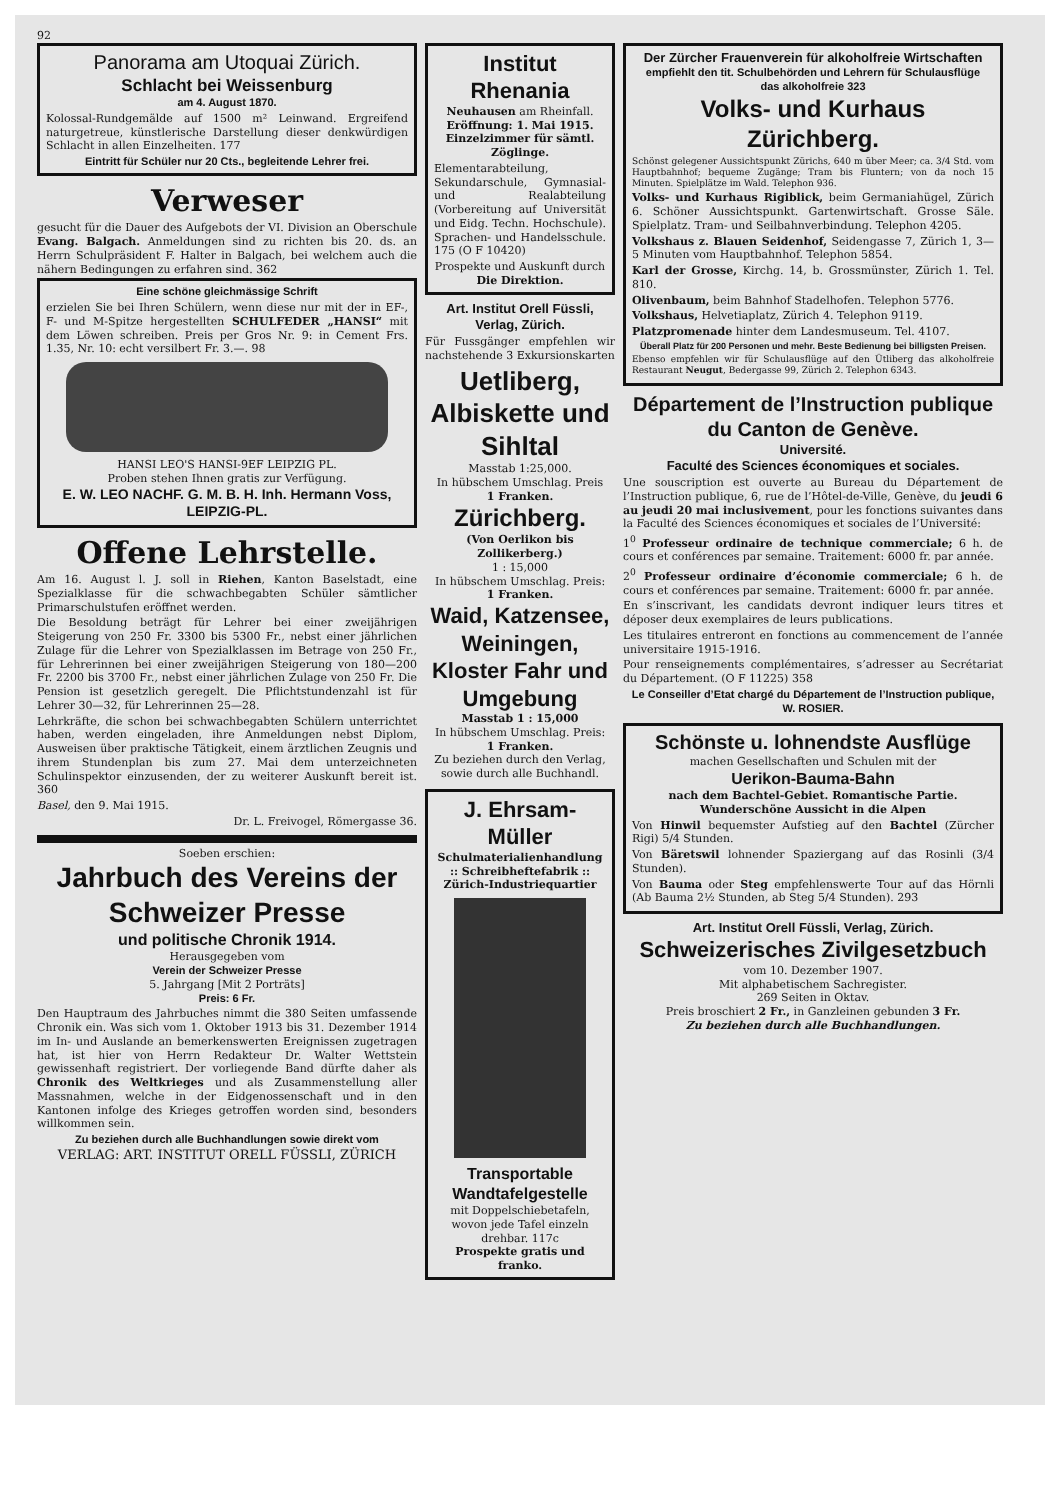92
Panorama am Utoquai Zürich.
Schlacht bei Weissenburg
am 4. August 1870.
Kolossal-Rundgemälde auf 1500 m² Leinwand. Ergreifend naturgetreue, künstlerische Darstellung dieser denkwürdigen Schlacht in allen Einzelheiten. 177
Eintritt für Schüler nur 20 Cts., begleitende Lehrer frei.
Verweser
gesucht für die Dauer des Aufgebots der VI. Division an Oberschule Evang. Balgach. Anmeldungen sind zu richten bis 20. ds. an Herrn Schulpräsident F. Halter in Balgach, bei welchem auch die nähern Bedingungen zu erfahren sind. 362
Eine schöne gleichmässige Schrift
erzielen Sie bei Ihren Schülern, wenn diese nur mit der in EF-, F- und M-Spitze hergestellten SCHULFEDER „HANSI“ mit dem Löwen schreiben. Preis per Gros Nr. 9: in Cement Frs. 1.35, Nr. 10: echt versilbert Fr. 3.—. 98
HANSI LEO'S HANSI-9EF LEIPZIG PL.
Proben stehen Ihnen gratis zur Verfügung.
E. W. LEO NACHF. G. M. B. H. Inh. Hermann Voss, LEIPZIG-PL.
Offene Lehrstelle.
Am 16. August l. J. soll in Riehen, Kanton Baselstadt, eine Spezialklasse für die schwachbegabten Schüler sämtlicher Primarschulstufen eröffnet werden.
Die Besoldung beträgt für Lehrer bei einer zweijährigen Steigerung von 250 Fr. 3300 bis 5300 Fr., nebst einer jährlichen Zulage für die Lehrer von Spezialklassen im Betrage von 250 Fr., für Lehrerinnen bei einer zweijährigen Steigerung von 180—200 Fr. 2200 bis 3700 Fr., nebst einer jährlichen Zulage von 250 Fr. Die Pension ist gesetzlich geregelt. Die Pflichtstundenzahl ist für Lehrer 30—32, für Lehrerinnen 25—28.
Lehrkräfte, die schon bei schwachbegabten Schülern unterrichtet haben, werden eingeladen, ihre Anmeldungen nebst Diplom, Ausweisen über praktische Tätigkeit, einem ärztlichen Zeugnis und ihrem Stundenplan bis zum 27. Mai dem unterzeichneten Schulinspektor einzusenden, der zu weiterer Auskunft bereit ist. 360
Basel, den 9. Mai 1915.
Dr. L. Freivogel, Römergasse 36.
Soeben erschien:
Jahrbuch des Vereins der Schweizer Presse
und politische Chronik 1914.
Herausgegeben vom
Verein der Schweizer Presse
5. Jahrgang [Mit 2 Porträts]
Preis: 6 Fr.
Den Hauptraum des Jahrbuches nimmt die 380 Seiten umfassende Chronik ein. Was sich vom 1. Oktober 1913 bis 31. Dezember 1914 im In- und Auslande an bemerkenswerten Ereignissen zugetragen hat, ist hier von Herrn Redakteur Dr. Walter Wettstein gewissenhaft registriert. Der vorliegende Band dürfte daher als Chronik des Weltkrieges und als Zusammenstellung aller Massnahmen, welche in der Eidgenossenschaft und in den Kantonen infolge des Krieges getroffen worden sind, besonders willkommen sein.
Zu beziehen durch alle Buchhandlungen sowie direkt vom
VERLAG: ART. INSTITUT ORELL FÜSSLI, ZÜRICH
Institut Rhenania
Neuhausen am Rheinfall.
Eröffnung: 1. Mai 1915.
Einzelzimmer für sämtl. Zöglinge.
Elementarabteilung, Sekundarschule, Gymnasial- und Realabteilung (Vorbereitung auf Universität und Eidg. Techn. Hochschule). Sprachen- und Handelsschule. 175 (O F 10420)
Prospekte und Auskunft durch
Die Direktion.
Art. Institut Orell Füssli, Verlag, Zürich.
Für Fussgänger empfehlen wir nachstehende 3 Exkursionskarten
Uetliberg, Albiskette und Sihltal
Masstab 1:25,000.
In hübschem Umschlag. Preis
1 Franken.
Zürichberg.
(Von Oerlikon bis Zollikerberg.)
1 : 15,000
In hübschem Umschlag. Preis:
1 Franken.
Waid, Katzensee, Weiningen, Kloster Fahr und Umgebung
Masstab 1 : 15,000
In hübschem Umschlag. Preis:
1 Franken.
Zu beziehen durch den Verlag, sowie durch alle Buchhandl.
J. Ehrsam-Müller
Schulmaterialienhandlung :: Schreibheftefabrik ::
Zürich-Industriequartier
Transportable Wandtafelgestelle
mit Doppelschiebetafeln, wovon jede Tafel einzeln drehbar. 117c
Prospekte gratis und franko.
Der Zürcher Frauenverein für alkoholfreie Wirtschaften
empfiehlt den tit. Schulbehörden und Lehrern für Schulausflüge
das alkoholfreie 323
Volks- und Kurhaus Zürichberg.
Schönst gelegener Aussichtspunkt Zürichs, 640 m über Meer; ca. 3/4 Std. vom Hauptbahnhof; bequeme Zugänge; Tram bis Fluntern; von da noch 15 Minuten. Spielplätze im Wald. Telephon 936.
Volks- und Kurhaus Rigiblick, beim Germaniahügel, Zürich 6. Schöner Aussichtspunkt. Gartenwirtschaft. Grosse Säle. Spielplatz. Tram- und Seilbahnverbindung. Telephon 4205.
Volkshaus z. Blauen Seidenhof, Seidengasse 7, Zürich 1, 3—5 Minuten vom Hauptbahnhof. Telephon 5854.
Karl der Grosse, Kirchg. 14, b. Grossmünster, Zürich 1. Tel. 810.
Olivenbaum, beim Bahnhof Stadelhofen. Telephon 5776.
Volkshaus, Helvetiaplatz, Zürich 4. Telephon 9119.
Platzpromenade hinter dem Landesmuseum. Tel. 4107.
Überall Platz für 200 Personen und mehr. Beste Bedienung bei billigsten Preisen.
Ebenso empfehlen wir für Schulausflüge auf den Ütliberg das alkoholfreie Restaurant Neugut, Bedergasse 99, Zürich 2. Telephon 6343.
Département de l’Instruction publique du Canton de Genève.
Université.
Faculté des Sciences économiques et sociales.
Une souscription est ouverte au Bureau du Département de l’Instruction publique, 6, rue de l’Hôtel-de-Ville, Genève, du jeudi 6 au jeudi 20 mai inclusivement, pour les fonctions suivantes dans la Faculté des Sciences économiques et sociales de l’Université:
1<sup>0</sup> Professeur ordinaire de technique commerciale; 6 h. de cours et conférences par semaine. Traitement: 6000 fr. par année.
2<sup>0</sup> Professeur ordinaire d’économie commerciale; 6 h. de cours et conférences par semaine. Traitement: 6000 fr. par année.
En s’inscrivant, les candidats devront indiquer leurs titres et déposer deux exemplaires de leurs publications.
Les titulaires entreront en fonctions au commencement de l’année universitaire 1915-1916.
Pour renseignements complémentaires, s’adresser au Secrétariat du Département. (O F 11225) 358
Le Conseiller d’Etat chargé du Département de l’Instruction publique,
W. ROSIER.
Schönste u. lohnendste Ausflüge
machen Gesellschaften und Schulen mit der
Uerikon-Bauma-Bahn
nach dem Bachtel-Gebiet. Romantische Partie. Wunderschöne Aussicht in die Alpen
Von Hinwil bequemster Aufstieg auf den Bachtel (Zürcher Rigi) 5/4 Stunden.
Von Bäretswil lohnender Spaziergang auf das Rosinli (3/4 Stunden).
Von Bauma oder Steg empfehlenswerte Tour auf das Hörnli (Ab Bauma 2½ Stunden, ab Steg 5/4 Stunden). 293
Art. Institut Orell Füssli, Verlag, Zürich.
Schweizerisches Zivilgesetzbuch
vom 10. Dezember 1907.
Mit alphabetischem Sachregister.
269 Seiten in Oktav.
Preis broschiert 2 Fr., in Ganzleinen gebunden 3 Fr.
Zu beziehen durch alle Buchhandlungen.